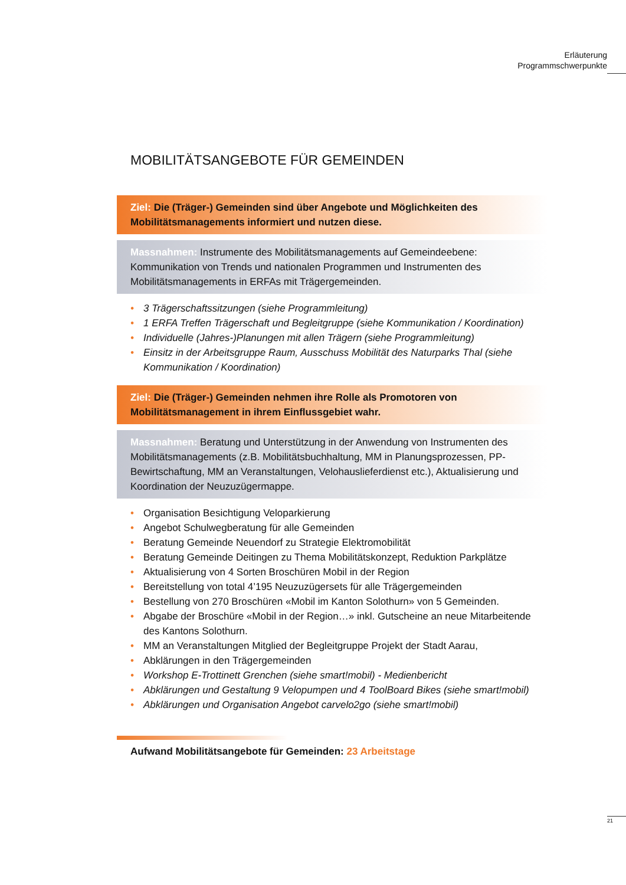Erläuterung
Programmschwerpunkte
MOBILITÄTSANGEBOTE FÜR GEMEINDEN
Ziel: Die (Träger-) Gemeinden sind über Angebote und Möglichkeiten des Mobilitätsmanagements informiert und nutzen diese.
Massnahmen: Instrumente des Mobilitätsmanagements auf Gemeindeebene: Kommunikation von Trends und nationalen Programmen und Instrumenten des Mobilitätsmanagements in ERFAs mit Trägergemeinden.
• 3 Trägerschaftssitzungen (siehe Programmleitung)
• 1 ERFA Treffen Trägerschaft und Begleitgruppe (siehe Kommunikation / Koordination)
• Individuelle (Jahres-)Planungen mit allen Trägern (siehe Programmleitung)
• Einsitz in der Arbeitsgruppe Raum, Ausschuss Mobilität des Naturparks Thal (siehe Kommunikation / Koordination)
Ziel: Die (Träger-) Gemeinden nehmen ihre Rolle als Promotoren von Mobilitätsmanagement in ihrem Einflussgebiet wahr.
Massnahmen: Beratung und Unterstützung in der Anwendung von Instrumenten des Mobilitätsmanagements (z.B. Mobilitätsbuchhaltung, MM in Planungsprozessen, PP-Bewirtschaftung, MM an Veranstaltungen, Velohauslieferdienst etc.), Aktualisierung und Koordination der Neuzuzügermappe.
• Organisation Besichtigung Veloparkierung
• Angebot Schulwegberatung für alle Gemeinden
• Beratung Gemeinde Neuendorf zu Strategie Elektromobilität
• Beratung Gemeinde Deitingen zu Thema Mobilitätskonzept, Reduktion Parkplätze
• Aktualisierung von 4 Sorten Broschüren Mobil in der Region
• Bereitstellung von total 4’195 Neuzuzügersets für alle Trägergemeinden
• Bestellung von 270 Broschüren «Mobil im Kanton Solothurn» von 5 Gemeinden.
• Abgabe der Broschüre «Mobil in der Region…» inkl. Gutscheine an neue Mitarbeitende des Kantons Solothurn.
• MM an Veranstaltungen Mitglied der Begleitgruppe Projekt der Stadt Aarau,
• Abklärungen in den Trägergemeinden
• Workshop E-Trottinett Grenchen (siehe smart!mobil) - Medienbericht
• Abklärungen und Gestaltung 9 Velopumpen und 4 ToolBoard Bikes (siehe smart!mobil)
• Abklärungen und Organisation Angebot carvelo2go (siehe smart!mobil)
Aufwand Mobilitätsangebote für Gemeinden: 23 Arbeitstage
21